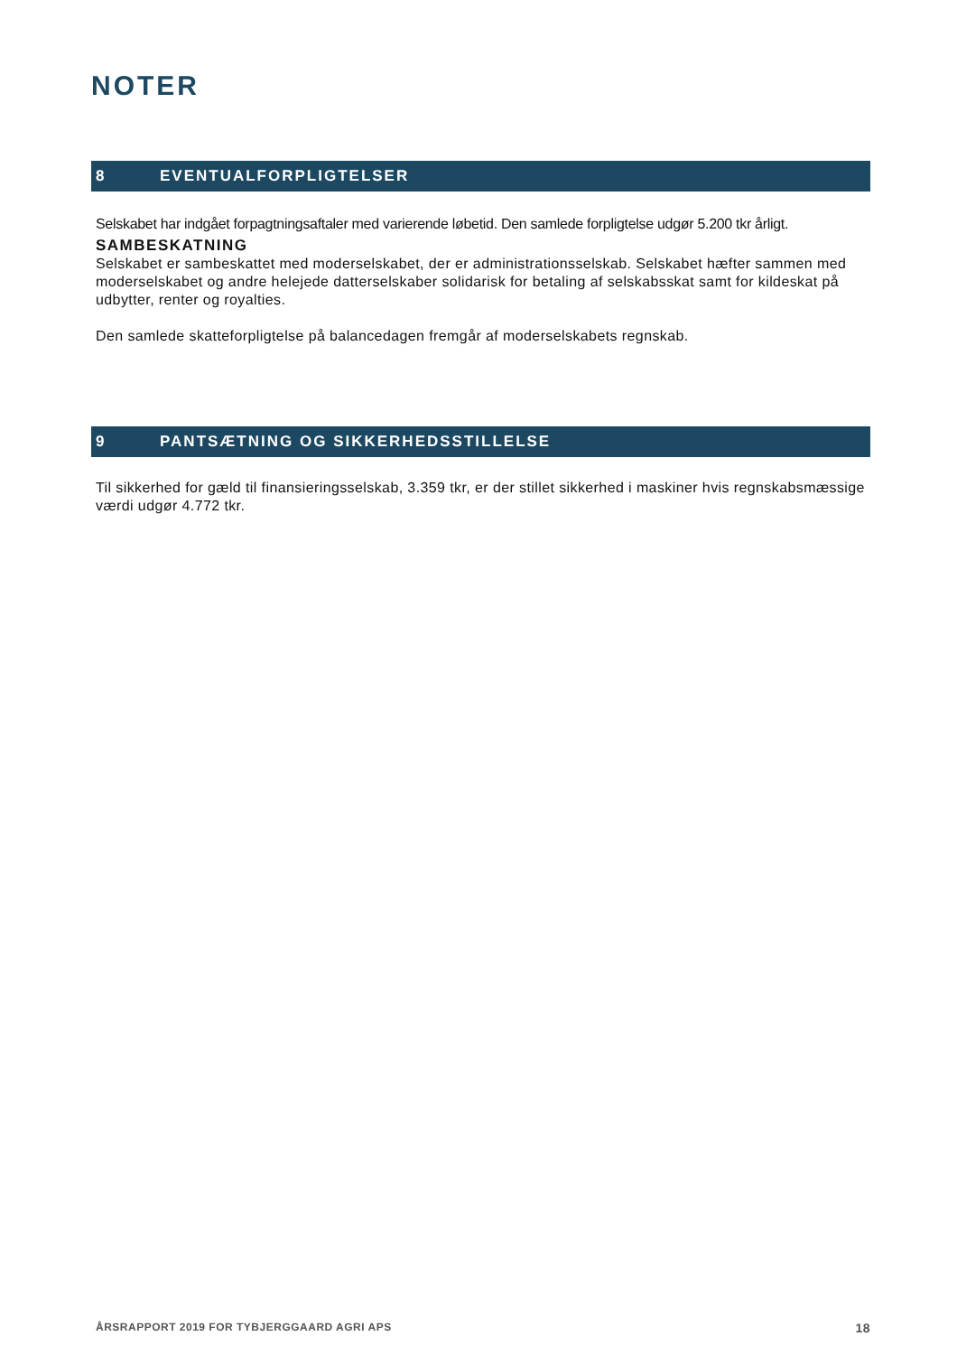NOTER
8 EVENTUALFORPLIGTELSER
Selskabet har indgået forpagtningsaftaler med varierende løbetid. Den samlede forpligtelse udgør 5.200 tkr årligt.
SAMBESKATNING
Selskabet er sambeskattet med moderselskabet, der er administrationsselskab. Selskabet hæfter sammen med moderselskabet og andre helejede datterselskaber solidarisk for betaling af selskabsskat samt for kildeskat på udbytter, renter og royalties.
Den samlede skatteforpligtelse på balancedagen fremgår af moderselskabets regnskab.
9 PANTSÆTNING OG SIKKERHEDSSTILLELSE
Til sikkerhed for gæld til finansieringsselskab, 3.359 tkr, er der stillet sikkerhed i maskiner hvis regnskabsmæssige værdi udgør 4.772 tkr.
ÅRSRAPPORT 2019 FOR TYBJERGGAARD AGRI APS 18